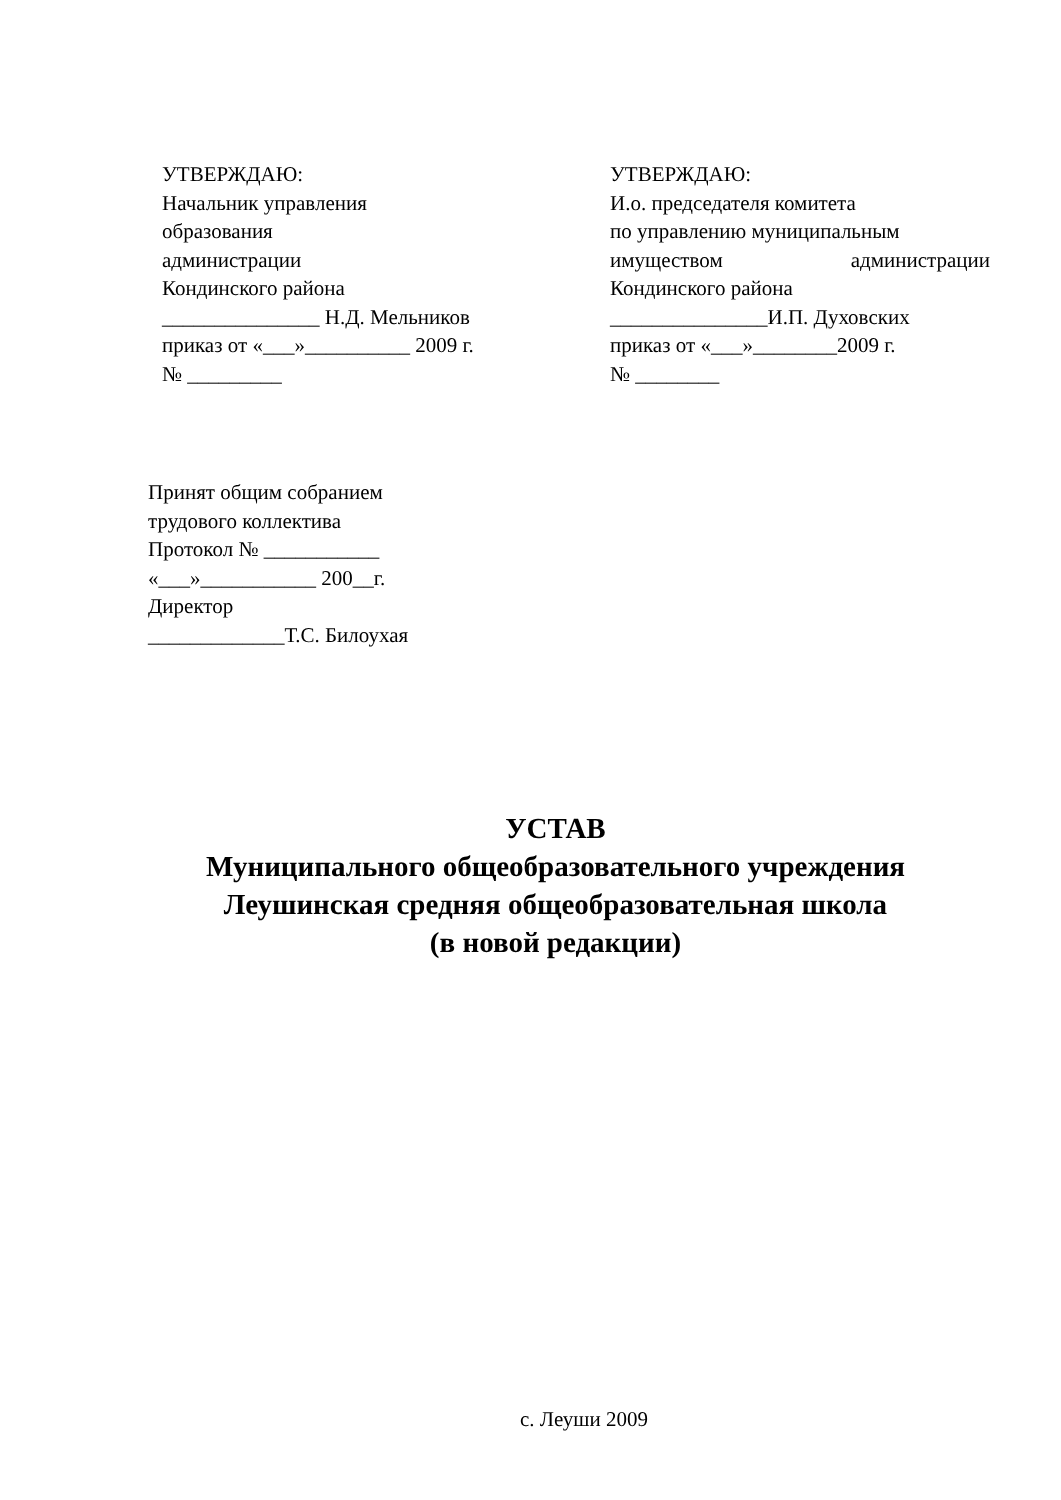УТВЕРЖДАЮ:
Начальник управления
образования
администрации
Кондинского района
_______________ Н.Д. Мельников
приказ от «___»__________ 2009 г.
№ _________
УТВЕРЖДАЮ:
И.о. председателя комитета
по управлению муниципальным
имуществом администрации
Кондинского района
_______________И.П. Духовских
приказ от «___»________2009 г.
№ ________
Принят общим собранием
трудового коллектива
Протокол № ___________
«___»___________ 200__г.
Директор
_____________Т.С. Билоухая
УСТАВ
Муниципального общеобразовательного учреждения
Леушинская средняя общеобразовательная школа
(в новой редакции)
с. Леуши 2009